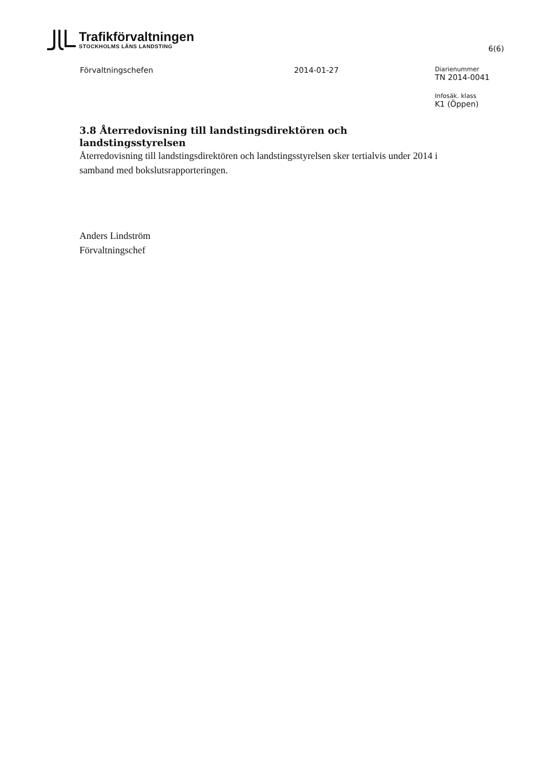Trafikförvaltningen
STOCKHOLMS LÄNS LANDSTING
6(6)
Förvaltningschefen 2014-01-27
Diarienummer
TN 2014-0041
Infosäk. klass
K1 (Öppen)
3.8 Återredovisning till landstingsdirektören och landstingsstyrelsen
Återredovisning till landstingsdirektören och landstingsstyrelsen sker tertialvis under 2014 i samband med bokslutsrapporteringen.
Anders Lindström
Förvaltningschef